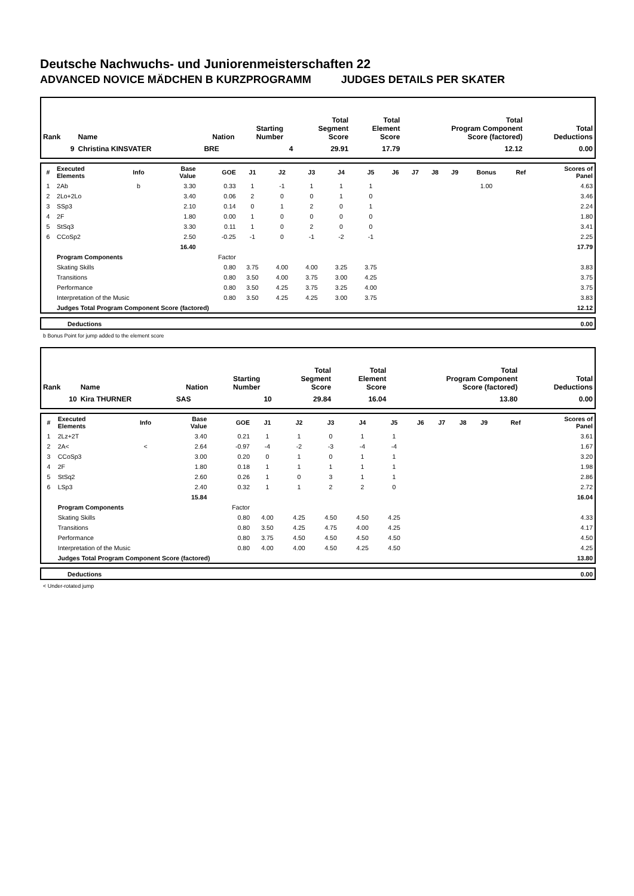Deutsche Nachwuchs- und Juniorenmeisterschaften 22
ADVANCED NOVICE MÄDCHEN B KURZPROGRAMM JUDGES DETAILS PER SKATER
| Rank | Name | Nation | Starting Number | Total Segment Score | Total Element Score | Total Program Component Score (factored) | Total Deductions |
| --- | --- | --- | --- | --- | --- | --- | --- |
| 9 | Christina KINSVATER | BRE | 4 | 29.91 | 17.79 | 12.12 | 0.00 |
| # | Executed Elements | Info | Base Value | GOE | J1 | J2 | J3 | J4 | J5 | J6 | J7 | J8 | J9 | Bonus | Ref | Scores of Panel |
| --- | --- | --- | --- | --- | --- | --- | --- | --- | --- | --- | --- | --- | --- | --- | --- | --- |
| 1 | 2Ab | b | 3.30 | 0.33 | 1 | -1 | 1 | 1 | 1 | | | | | 1.00 | | 4.63 |
| 2 | 2Lo+2Lo | | 3.40 | 0.06 | 2 | 0 | 0 | 1 | 0 | | | | | | | 3.46 |
| 3 | SSp3 | | 2.10 | 0.14 | 0 | 1 | 2 | 0 | 1 | | | | | | | 2.24 |
| 4 | 2F | | 1.80 | 0.00 | 1 | 0 | 0 | 0 | 0 | | | | | | | 1.80 |
| 5 | StSq3 | | 3.30 | 0.11 | 1 | 0 | 2 | 0 | 0 | | | | | | | 3.41 |
| 6 | CCoSp2 | | 2.50 | -0.25 | -1 | 0 | -1 | -2 | -1 | | | | | | | 2.25 |
| | | | 16.40 | | | | | | | | | | | | | 17.79 |
| | Program Components | | | Factor | | | | | | | | | | | | |
| | Skating Skills | | | 0.80 | 3.75 | 4.00 | 4.00 | 3.25 | 3.75 | | | | | | | 3.83 |
| | Transitions | | | 0.80 | 3.50 | 4.00 | 3.75 | 3.00 | 4.25 | | | | | | | 3.75 |
| | Performance | | | 0.80 | 3.50 | 4.25 | 3.75 | 3.25 | 4.00 | | | | | | | 3.75 |
| | Interpretation of the Music | | | 0.80 | 3.50 | 4.25 | 4.25 | 3.00 | 3.75 | | | | | | | 3.83 |
| | Judges Total Program Component Score (factored) | | | | | | | | | | | | | | | 12.12 |
| | Deductions | 0.00 |
b Bonus Point for jump added to the element score
| Rank | Name | Nation | Starting Number | Total Segment Score | Total Element Score | Total Program Component Score (factored) | Total Deductions |
| --- | --- | --- | --- | --- | --- | --- | --- |
| 10 | Kira THURNER | SAS | 10 | 29.84 | 16.04 | 13.80 | 0.00 |
| # | Executed Elements | Info | Base Value | GOE | J1 | J2 | J3 | J4 | J5 | J6 | J7 | J8 | J9 | | Ref | Scores of Panel |
| --- | --- | --- | --- | --- | --- | --- | --- | --- | --- | --- | --- | --- | --- | --- | --- | --- |
| 1 | 2Lz+2T | | 3.40 | 0.21 | 1 | 1 | 0 | 1 | 1 | | | | | | | 3.61 |
| 2 | 2A< | < | 2.64 | -0.97 | -4 | -2 | -3 | -4 | -4 | | | | | | | 1.67 |
| 3 | CCoSp3 | | 3.00 | 0.20 | 0 | 1 | 0 | 1 | 1 | | | | | | | 3.20 |
| 4 | 2F | | 1.80 | 0.18 | 1 | 1 | 1 | 1 | 1 | | | | | | | 1.98 |
| 5 | StSq2 | | 2.60 | 0.26 | 1 | 0 | 3 | 1 | 1 | | | | | | | 2.86 |
| 6 | LSp3 | | 2.40 | 0.32 | 1 | 1 | 2 | 2 | 0 | | | | | | | 2.72 |
| | | | 15.84 | | | | | | | | | | | | | 16.04 |
| | Program Components | | | Factor | | | | | | | | | | | | |
| | Skating Skills | | | 0.80 | 4.00 | 4.25 | 4.50 | 4.50 | 4.25 | | | | | | | 4.33 |
| | Transitions | | | 0.80 | 3.50 | 4.25 | 4.75 | 4.00 | 4.25 | | | | | | | 4.17 |
| | Performance | | | 0.80 | 3.75 | 4.50 | 4.50 | 4.50 | 4.50 | | | | | | | 4.50 |
| | Interpretation of the Music | | | 0.80 | 4.00 | 4.00 | 4.50 | 4.25 | 4.50 | | | | | | | 4.25 |
| | Judges Total Program Component Score (factored) | | | | | | | | | | | | | | | 13.80 |
| | Deductions | 0.00 |
< Under-rotated jump